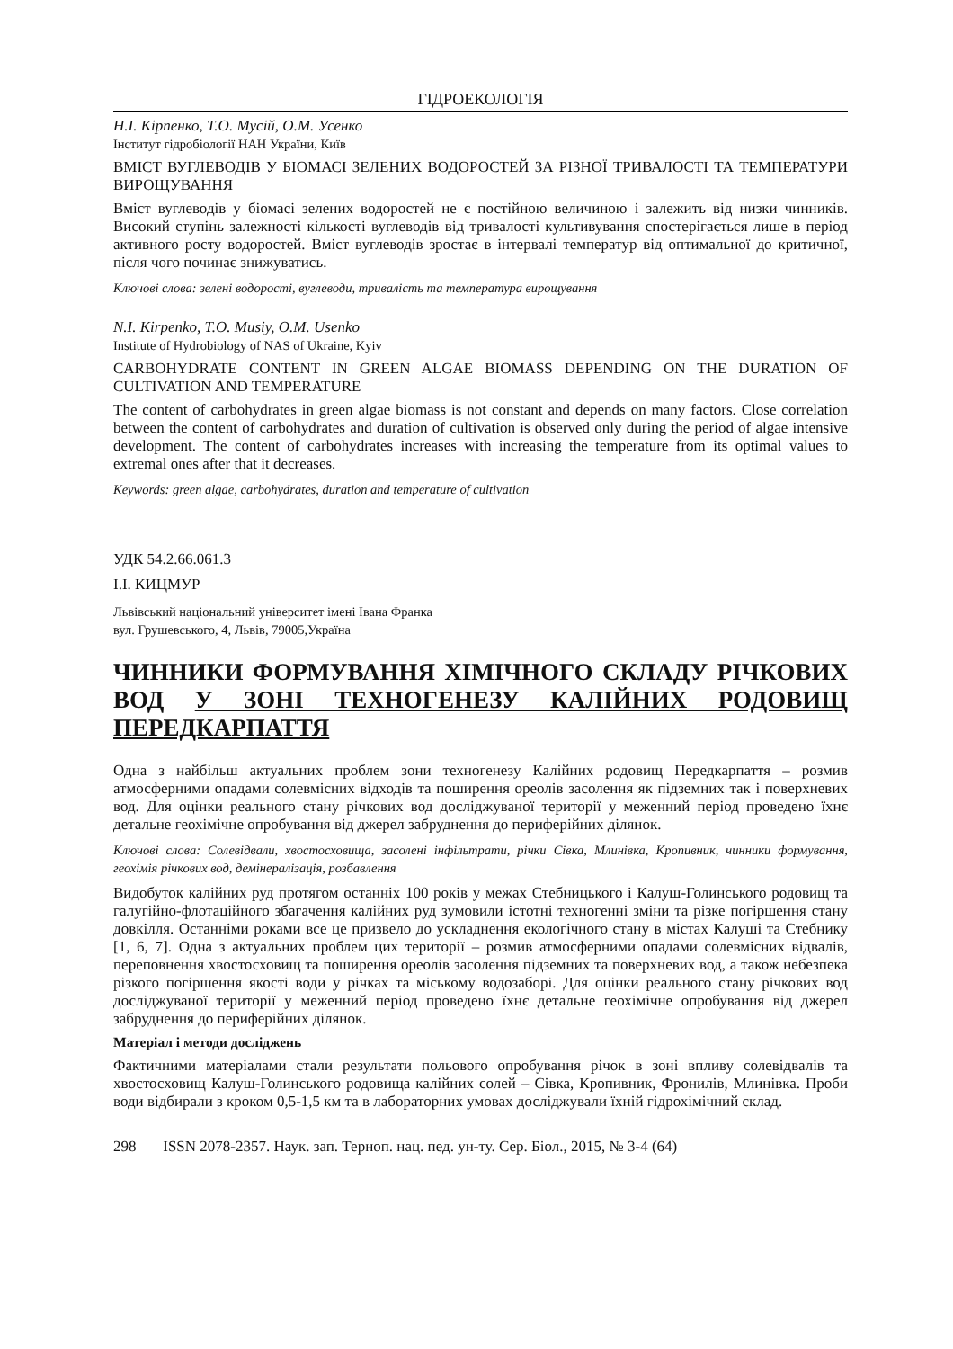ГІДРОЕКОЛОГІЯ
Н.І. Кірпенко, Т.О. Мусій, О.М. Усенко
Інститут гідробіології НАН України, Київ
ВМІСТ ВУГЛЕВОДІВ У БІОМАСІ ЗЕЛЕНИХ ВОДОРОСТЕЙ ЗА РІЗНОЇ ТРИВАЛОСТІ ТА ТЕМПЕРАТУРИ ВИРОЩУВАННЯ
Вміст вуглеводів у біомасі зелених водоростей не є постійною величиною і залежить від низки чинників. Високий ступінь залежності кількості вуглеводів від тривалості культивування спостерігається лише в період активного росту водоростей. Вміст вуглеводів зростає в інтервалі температур від оптимальної до критичної, після чого починає знижуватись.
Ключові слова: зелені водорості, вуглеводи, тривалість та температура вирощування
N.I. Kirpenko, T.O. Musiy, O.M. Usenko
Institute of Hydrobiology of NAS of Ukraine, Kyiv
CARBOHYDRATE CONTENT IN GREEN ALGAE BIOMASS DEPENDING ON THE DURATION OF CULTIVATION AND TEMPERATURE
The content of carbohydrates in green algae biomass is not constant and depends on many factors. Close correlation between the content of carbohydrates and duration of cultivation is observed only during the period of algae intensive development. The content of carbohydrates increases with increasing the temperature from its optimal values to extremal ones after that it decreases.
Keywords: green algae, carbohydrates, duration and temperature of cultivation
УДК 54.2.66.061.3
І.І. КИЦМУР
Львівський національний університет імені Івана Франка
вул. Грушевського, 4, Львів, 79005,Україна
ЧИННИКИ ФОРМУВАННЯ ХІМІЧНОГО СКЛАДУ РІЧКОВИХ ВОД У ЗОНІ ТЕХНОГЕНЕЗУ КАЛІЙНИХ РОДОВИЩ ПЕРЕДКАРПАТТЯ
Одна з найбільш актуальних проблем зони техногенезу Калійних родовищ Передкарпаття – розмив атмосферними опадами солевмісних відходів та поширення ореолів засолення як підземних так і поверхневих вод. Для оцінки реального стану річкових вод досліджуваної території у меженний період проведено їхнє детальне геохімічне опробування від джерел забруднення до периферійних ділянок.
Ключові слова: Солевідвали, хвостосховища, засолені інфільтрати, річки Сівка, Млинівка, Кропивник, чинники формування, геохімія річкових вод, демінералізація, розбавлення
Видобуток калійних руд протягом останніх 100 років у межах Стебницького і Калуш-Голинського родовищ та галугійно-флотаційного збагачення калійних руд зумовили істотні техногенні зміни та різке погіршення стану довкілля. Останніми роками все це призвело до ускладнення екологічного стану в містах Калуші та Стебнику [1, 6, 7]. Одна з актуальних проблем цих території – розмив атмосферними опадами солевмісних відвалів, переповнення хвостосховищ та поширення ореолів засолення підземних та поверхневих вод, а також небезпека різкого погіршення якості води у річках та міському водозаборі. Для оцінки реального стану річкових вод досліджуваної території у меженний період проведено їхнє детальне геохімічне опробування від джерел забруднення до периферійних ділянок.
Матеріал і методи досліджень
Фактичними матеріалами стали результати польового опробування річок в зоні впливу солевідвалів та хвостосховищ Калуш-Голинського родовища калійних солей – Сівка, Кропивник, Фронилів, Млинівка. Проби води відбирали з кроком 0,5-1,5 км та в лабораторних умовах досліджували їхній гідрохімічний склад.
298 ISSN 2078-2357. Наук. зап. Терноп. нац. пед. ун-ту. Сер. Біол., 2015, № 3-4 (64)